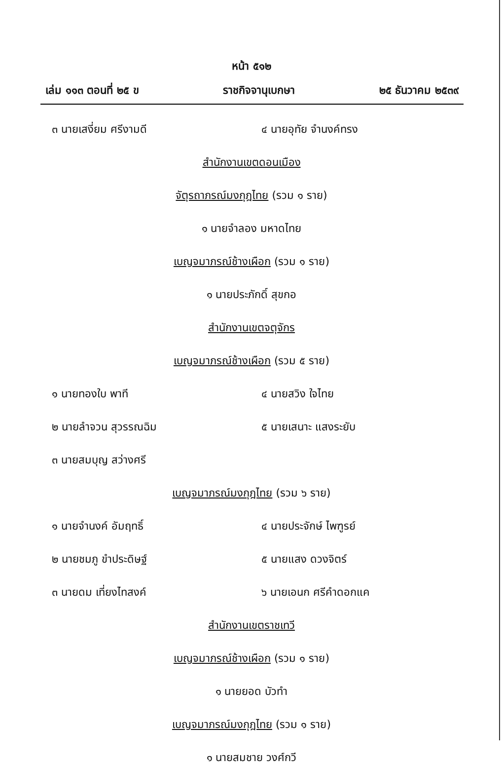หน้า ๕๑๒
เล่ม ๑๑๓ ตอนที่ ๒๕ ข ราชกิจจานุเบกษา ๒๕ ธันวาคม ๒๕๓๙
๓ นายเสงี่ยม ศรีงามดี ๔ นายอุทัย จำนงค์ทรง
สำนักงานเขตดอนเมือง
จัตุรถาภรณ์มงกุฎไทย (รวม ๑ ราย)
๑ นายจำลอง มหาดไทย
เบญจมาภรณ์ช้างเผือก (รวม ๑ ราย)
๑ นายประภักดิ์ สุขกอ
สำนักงานเขตจตุจักร
เบญจมาภรณ์ช้างเผือก (รวม ๕ ราย)
๑ นายทองใบ พาที ๔ นายสวิง ใจไทย
๒ นายลำจวน สุวรรณฉิม ๕ นายเสนาะ แสงระยับ
๓ นายสมบุญ สว่างศรี
เบญจมาภรณ์มงกุฎไทย (รวม ๖ ราย)
๑ นายจำนงค์ อัมฤทธิ์ ๔ นายประจักษ์ ไพฑูรย์
๒ นายชมภู ขำประดิษฐ์ ๕ นายแสง ดวงจิตร์
๓ นายดม เที่ยงไทสงค์ ๖ นายเอนก ศรีคำดอกแค
สำนักงานเขตราชเทวี
เบญจมาภรณ์ช้างเผือก (รวม ๑ ราย)
๑ นายยอด บัวทำ
เบญจมาภรณ์มงกุฎไทย (รวม ๑ ราย)
๑ นายสมชาย วงศ์กวี